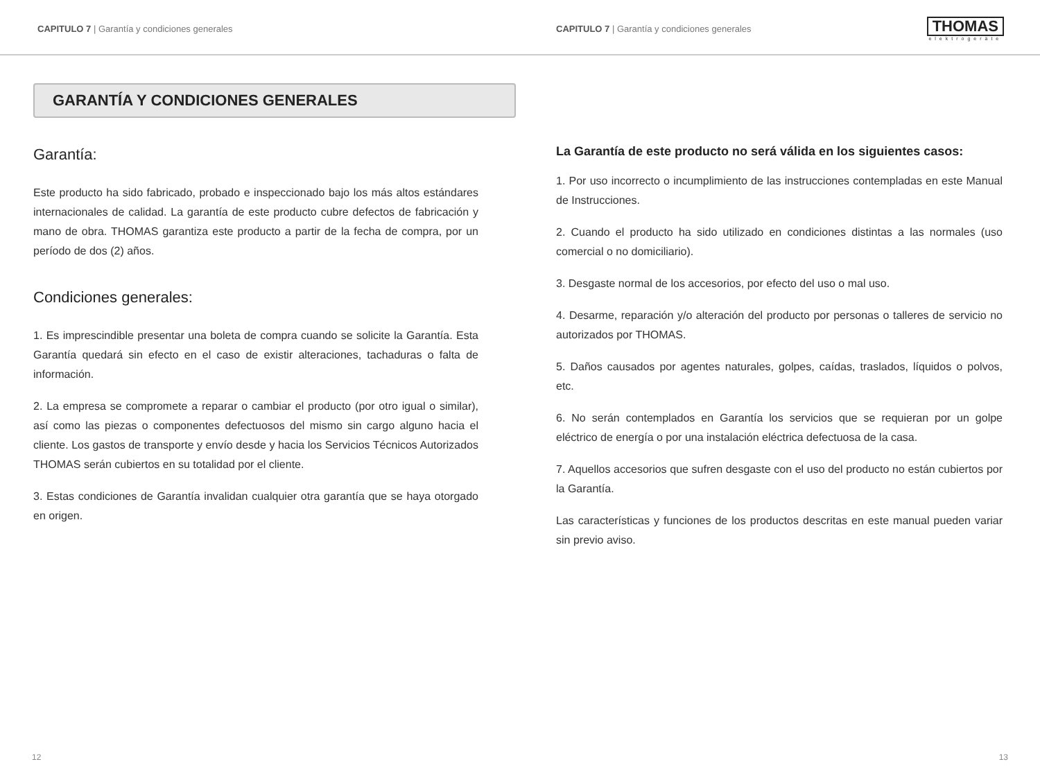CAPITULO 7 | Garantía y condiciones generales CAPITULO 7 | Garantía y condiciones generales
THOMAS
elektrogeräte
GARANTÍA Y CONDICIONES GENERALES
Garantía:
Este producto ha sido fabricado, probado e inspeccionado bajo los más altos estándares internacionales de calidad. La garantía de este producto cubre defectos de fabricación y mano de obra. THOMAS garantiza este producto a partir de la fecha de compra, por un período de dos (2) años.
Condiciones generales:
1. Es imprescindible presentar una boleta de compra cuando se solicite la Garantía. Esta Garantía quedará sin efecto en el caso de existir alteraciones, tachaduras o falta de información.
2. La empresa se compromete a reparar o cambiar el producto (por otro igual o similar), así como las piezas o componentes defectuosos del mismo sin cargo alguno hacia el cliente. Los gastos de transporte y envío desde y hacia los Servicios Técnicos Autorizados THOMAS serán cubiertos en su totalidad por el cliente.
3. Estas condiciones de Garantía invalidan cualquier otra garantía que se haya otorgado en origen.
La Garantía de este producto no será válida en los siguientes casos:
1. Por uso incorrecto o incumplimiento de las instrucciones contempladas en este Manual de Instrucciones.
2. Cuando el producto ha sido utilizado en condiciones distintas a las normales (uso comercial o no domiciliario).
3. Desgaste normal de los accesorios, por efecto del uso o mal uso.
4. Desarme, reparación y/o alteración del producto por personas o talleres de servicio no autorizados por THOMAS.
5. Daños causados por agentes naturales, golpes, caídas, traslados, líquidos o polvos, etc.
6. No serán contemplados en Garantía los servicios que se requieran por un golpe eléctrico de energía o por una instalación eléctrica defectuosa de la casa.
7. Aquellos accesorios que sufren desgaste con el uso del producto no están cubiertos por la Garantía.
Las características y funciones de los productos descritas en este manual pueden variar sin previo aviso.
12 13